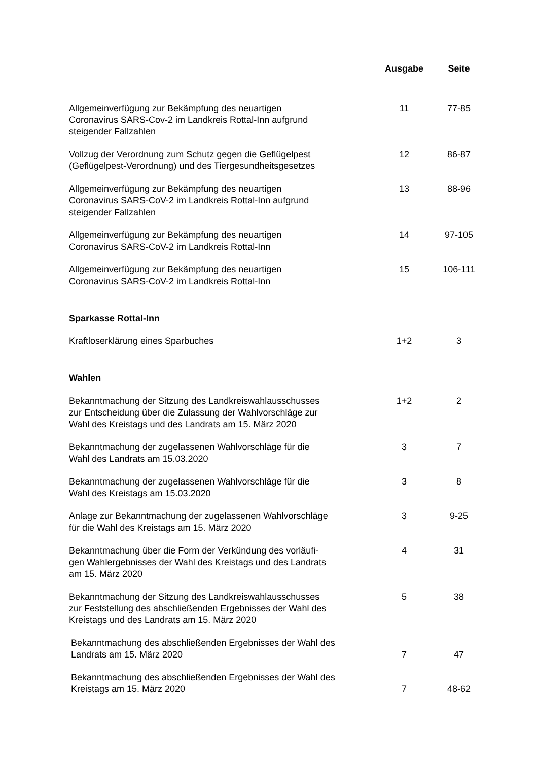| | Ausgabe | Seite |
| --- | --- | --- |
| Allgemeinverfügung zur Bekämpfung des neuartigen Coronavirus SARS-Cov-2 im Landkreis Rottal-Inn aufgrund steigender Fallzahlen | 11 | 77-85 |
| Vollzug der Verordnung zum Schutz gegen die Geflügelpest (Geflügelpest-Verordnung) und des Tiergesundheitsgesetzes | 12 | 86-87 |
| Allgemeinverfügung zur Bekämpfung des neuartigen Coronavirus SARS-CoV-2 im Landkreis Rottal-Inn aufgrund steigender Fallzahlen | 13 | 88-96 |
| Allgemeinverfügung zur Bekämpfung des neuartigen Coronavirus SARS-CoV-2 im Landkreis Rottal-Inn | 14 | 97-105 |
| Allgemeinverfügung zur Bekämpfung des neuartigen Coronavirus SARS-CoV-2 im Landkreis Rottal-Inn | 15 | 106-111 |
| Sparkasse Rottal-Inn | | |
| Kraftloserklärung eines Sparbuches | 1+2 | 3 |
| Wahlen | | |
| Bekanntmachung der Sitzung des Landkreiswahlausschusses zur Entscheidung über die Zulassung der Wahlvorschläge zur Wahl des Kreistags und des Landrats am 15. März 2020 | 1+2 | 2 |
| Bekanntmachung der zugelassenen Wahlvorschläge für die Wahl des Landrats am 15.03.2020 | 3 | 7 |
| Bekanntmachung der zugelassenen Wahlvorschläge für die Wahl des Kreistags am 15.03.2020 | 3 | 8 |
| Anlage zur Bekanntmachung der zugelassenen Wahlvorschläge für die Wahl des Kreistags am 15. März 2020 | 3 | 9-25 |
| Bekanntmachung über die Form der Verkündung des vorläufi- gen Wahlergebnisses der Wahl des Kreistags und des Landrats am 15. März 2020 | 4 | 31 |
| Bekanntmachung der Sitzung des Landkreiswahlausschusses zur Feststellung des abschließenden Ergebnisses der Wahl des Kreistags und des Landrats am 15. März 2020 | 5 | 38 |
| Bekanntmachung des abschließenden Ergebnisses der Wahl des Landrats am 15. März 2020 | 7 | 47 |
| Bekanntmachung des abschließenden Ergebnisses der Wahl des Kreistags am 15. März 2020 | 7 | 48-62 |